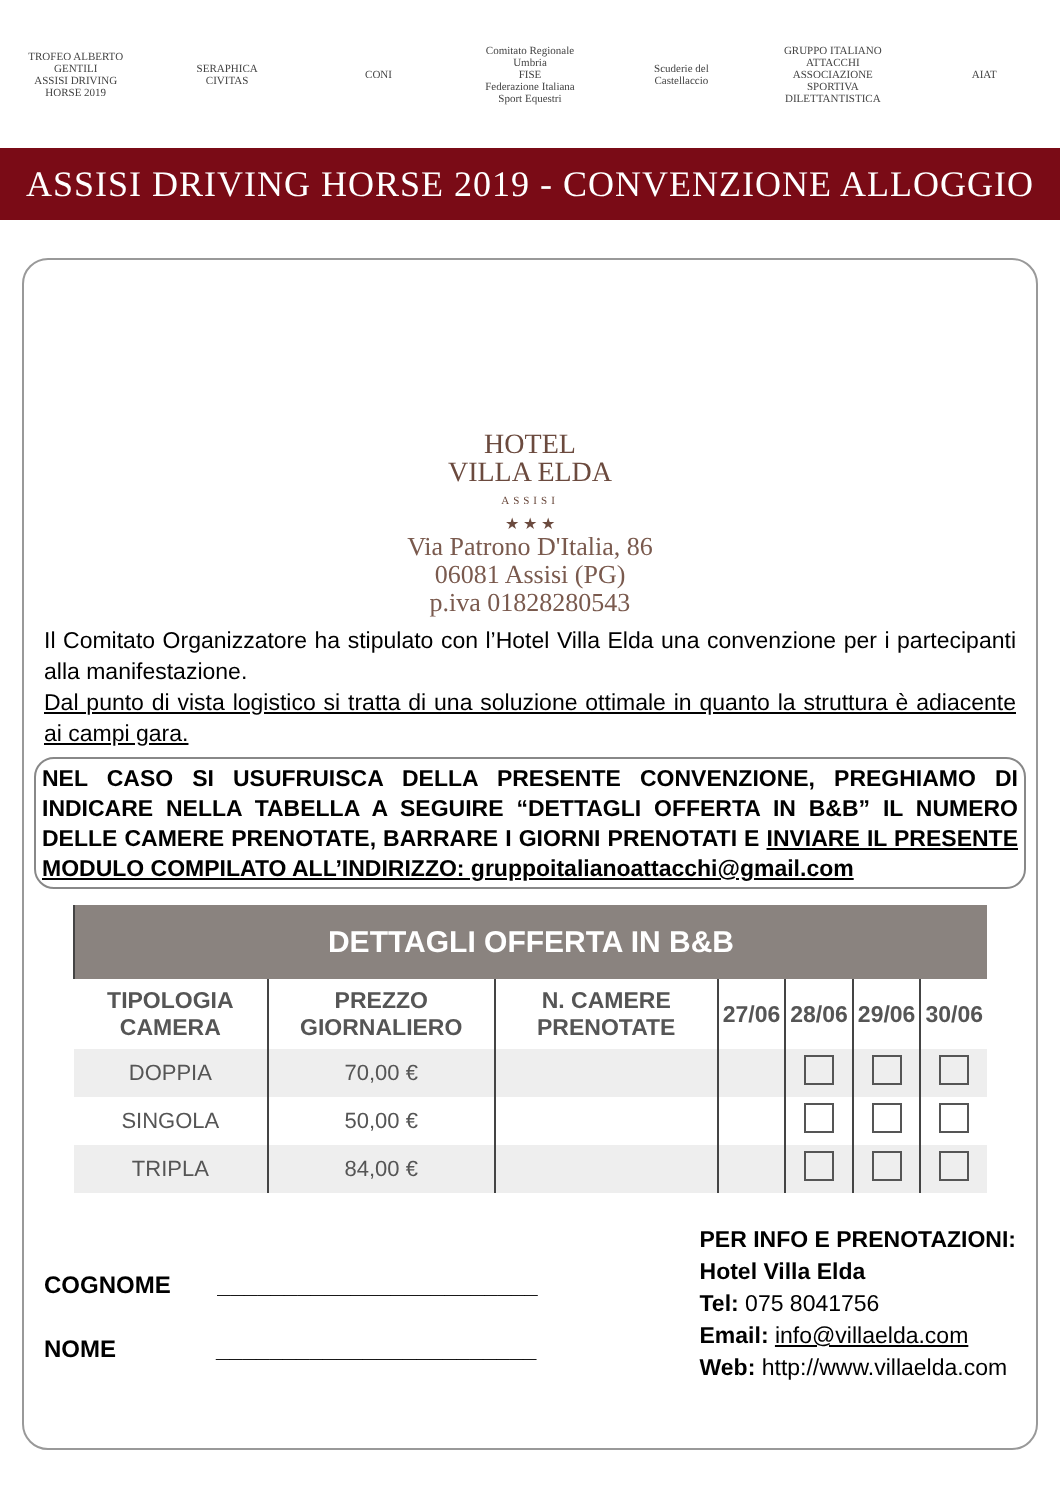TROFEO ALBERTO GENTILI
ASSISI DRIVING HORSE 2019
SERAPHICA CIVITAS
CONI
Comitato Regionale Umbria
FISE
Federazione Italiana Sport Equestri
Scuderie del Castellaccio
GRUPPO ITALIANO ATTACCHI
ASSOCIAZIONE SPORTIVA DILETTANTISTICA
AIAT
ASSISI DRIVING HORSE 2019 - CONVENZIONE ALLOGGIO
HOTEL
VILLA ELDA
ASSISI
★ ★ ★
Via Patrono D'Italia, 86
06081 Assisi (PG)
p.iva 01828280543
Il Comitato Organizzatore ha stipulato con l’Hotel Villa Elda una convenzione per i partecipanti alla manifestazione.
Dal punto di vista logistico si tratta di una soluzione ottimale in quanto la struttura è adiacente ai campi gara.
NEL CASO SI USUFRUISCA DELLA PRESENTE CONVENZIONE, PREGHIAMO DI INDICARE NELLA TABELLA A SEGUIRE “DETTAGLI OFFERTA IN B&B” IL NUMERO DELLE CAMERE PRENOTATE, BARRARE I GIORNI PRENOTATI E INVIARE IL PRESENTE MODULO COMPILATO ALL’INDIRIZZO: gruppoitalianoattacchi@gmail.com
| DETTAGLI OFFERTA IN B&B | | | | | | |
| --- | --- | --- | --- | --- | --- | --- |
| TIPOLOGIA CAMERA | PREZZO GIORNALIERO | N. CAMERE PRENOTATE | 27/06 | 28/06 | 29/06 | 30/06 |
| DOPPIA | 70,00 € | | | | | |
| SINGOLA | 50,00 € | | | | | |
| TRIPLA | 84,00 € | | | | | |
COGNOME ________________________
NOME ________________________
PER INFO E PRENOTAZIONI:
Hotel Villa Elda
Tel: 075 8041756
Email: info@villaelda.com
Web: http://www.villaelda.com